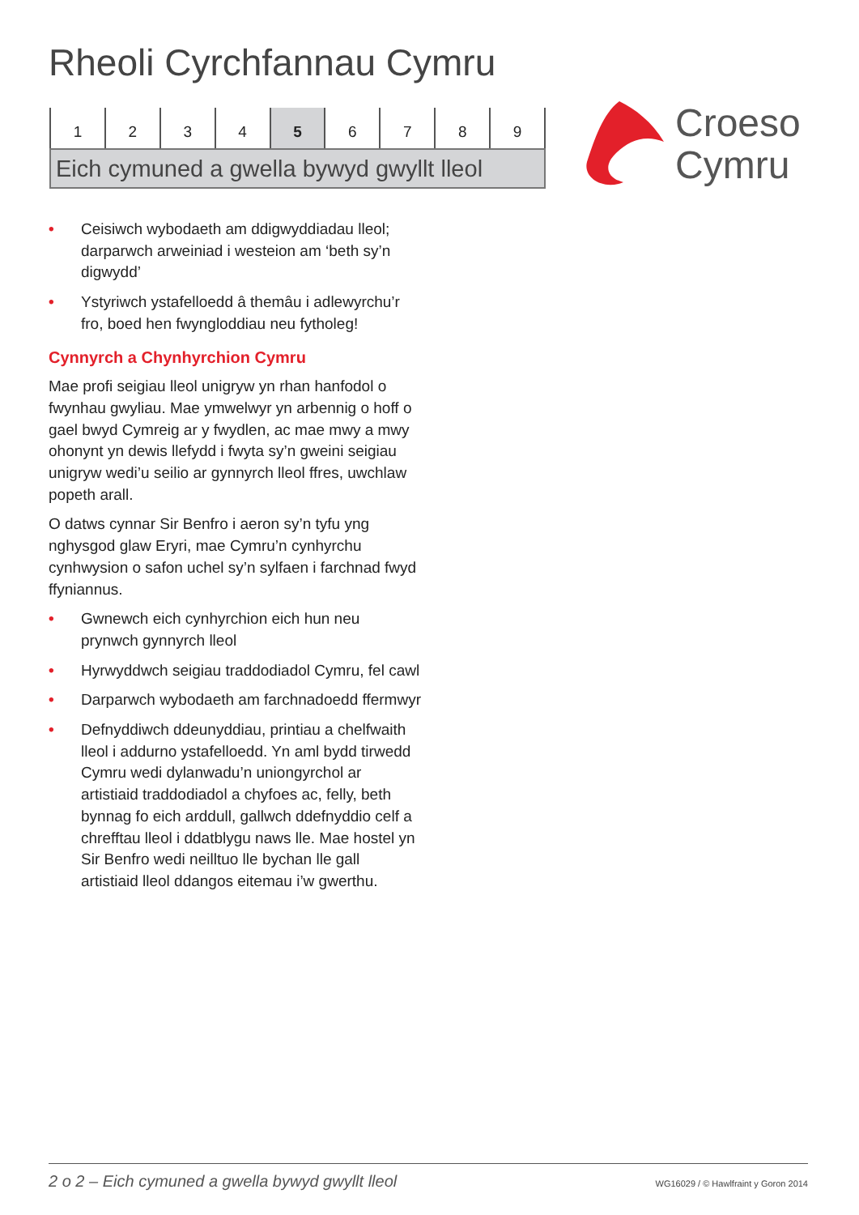Rheoli Cyrchfannau Cymru
1 2 3 4 5 6 7 8 9
Eich cymuned a gwella bywyd gwyllt lleol
Croeso
Cymru
• Ceisiwch wybodaeth am ddigwyddiadau lleol; darparwch arweiniad i westeion am ‘beth sy’n digwydd’
• Ystyriwch ystafelloedd â themâu i adlewyrchu’r fro, boed hen fwyngloddiau neu fytholeg!
Cynnyrch a Chynhyrchion Cymru
Mae profi seigiau lleol unigryw yn rhan hanfodol o fwynhau gwyliau. Mae ymwelwyr yn arbennig o hoff o gael bwyd Cymreig ar y fwydlen, ac mae mwy a mwy ohonynt yn dewis llefydd i fwyta sy’n gweini seigiau unigryw wedi’u seilio ar gynnyrch lleol ffres, uwchlaw popeth arall.
O datws cynnar Sir Benfro i aeron sy’n tyfu yng nghysgod glaw Eryri, mae Cymru’n cynhyrchu cynhwysion o safon uchel sy’n sylfaen i farchnad fwyd ffyniannus.
• Gwnewch eich cynhyrchion eich hun neu prynwch gynnyrch lleol
• Hyrwyddwch seigiau traddodiadol Cymru, fel cawl
• Darparwch wybodaeth am farchnadoedd ffermwyr
• Defnyddiwch ddeunyddiau, printiau a chelfwaith lleol i addurno ystafelloedd. Yn aml bydd tirwedd Cymru wedi dylanwadu’n uniongyrchol ar artistiaid traddodiadol a chyfoes ac, felly, beth bynnag fo eich arddull, gallwch ddefnyddio celf a chrefftau lleol i ddatblygu naws lle. Mae hostel yn Sir Benfro wedi neilltuo lle bychan lle gall artistiaid lleol ddangos eitemau i’w gwerthu.
2 o 2 – Eich cymuned a gwella bywyd gwyllt lleol WG16029 / © Hawlfraint y Goron 2014